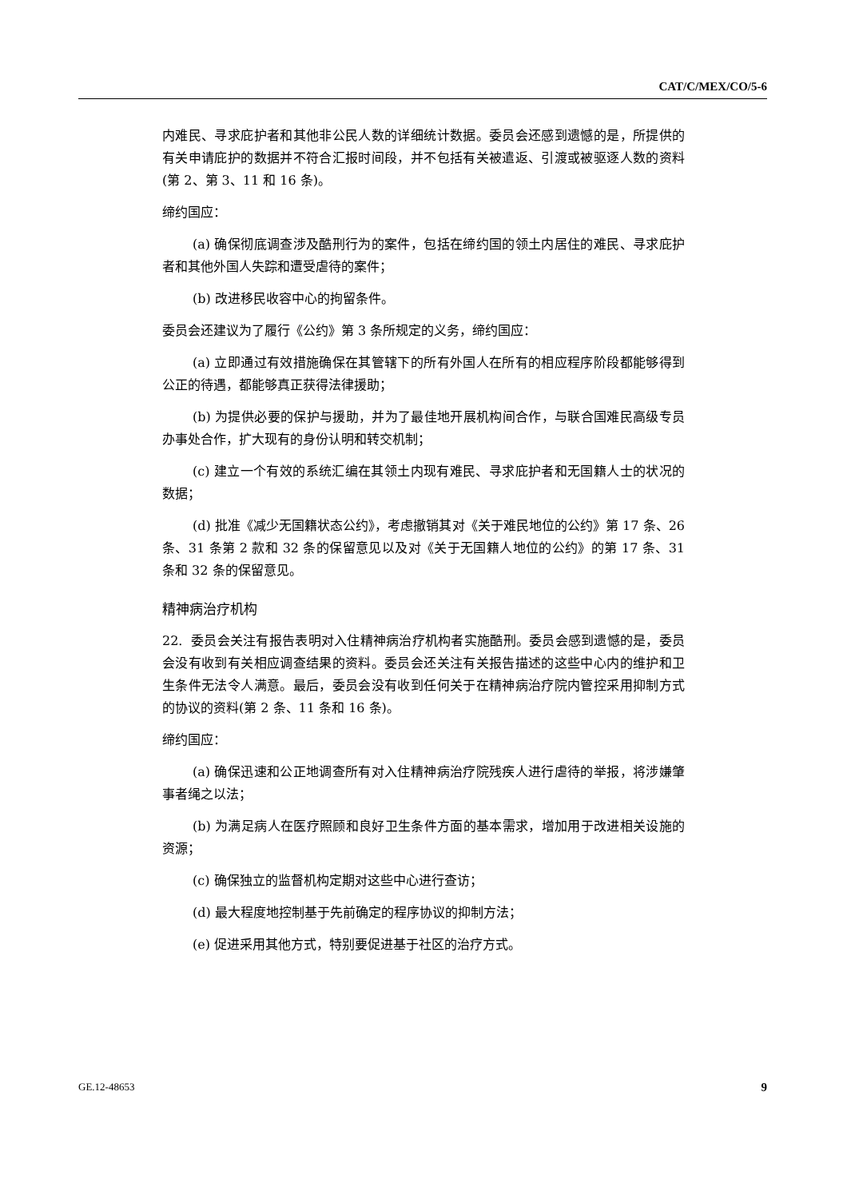CAT/C/MEX/CO/5-6
内难民、寻求庇护者和其他非公民人数的详细统计数据。委员会还感到遗憾的是，所提供的有关申请庇护的数据并不符合汇报时间段，并不包括有关被遣返、引渡或被驱逐人数的资料(第 2、第 3、11 和 16 条)。
缔约国应：
(a) 确保彻底调查涉及酷刑行为的案件，包括在缔约国的领土内居住的难民、寻求庇护者和其他外国人失踪和遭受虐待的案件；
(b) 改进移民收容中心的拘留条件。
委员会还建议为了履行《公约》第 3 条所规定的义务，缔约国应：
(a) 立即通过有效措施确保在其管辖下的所有外国人在所有的相应程序阶段都能够得到公正的待遇，都能够真正获得法律援助；
(b) 为提供必要的保护与援助，并为了最佳地开展机构间合作，与联合国难民高级专员办事处合作，扩大现有的身份认明和转交机制；
(c) 建立一个有效的系统汇编在其领土内现有难民、寻求庇护者和无国籍人士的状况的数据；
(d) 批准《减少无国籍状态公约》，考虑撤销其对《关于难民地位的公约》第 17 条、26 条、31 条第 2 款和 32 条的保留意见以及对《关于无国籍人地位的公约》的第 17 条、31 条和 32 条的保留意见。
精神病治疗机构
22. 委员会关注有报告表明对入住精神病治疗机构者实施酷刑。委员会感到遗憾的是，委员会没有收到有关相应调查结果的资料。委员会还关注有关报告描述的这些中心内的维护和卫生条件无法令人满意。最后，委员会没有收到任何关于在精神病治疗院内管控采用抑制方式的协议的资料(第 2 条、11 条和 16 条)。
缔约国应：
(a) 确保迅速和公正地调查所有对入住精神病治疗院残疾人进行虐待的举报，将涉嫌肇事者绳之以法；
(b) 为满足病人在医疗照顾和良好卫生条件方面的基本需求，增加用于改进相关设施的资源；
(c) 确保独立的监督机构定期对这些中心进行查访；
(d) 最大程度地控制基于先前确定的程序协议的抑制方法；
(e) 促进采用其他方式，特别要促进基于社区的治疗方式。
GE.12-48653 9